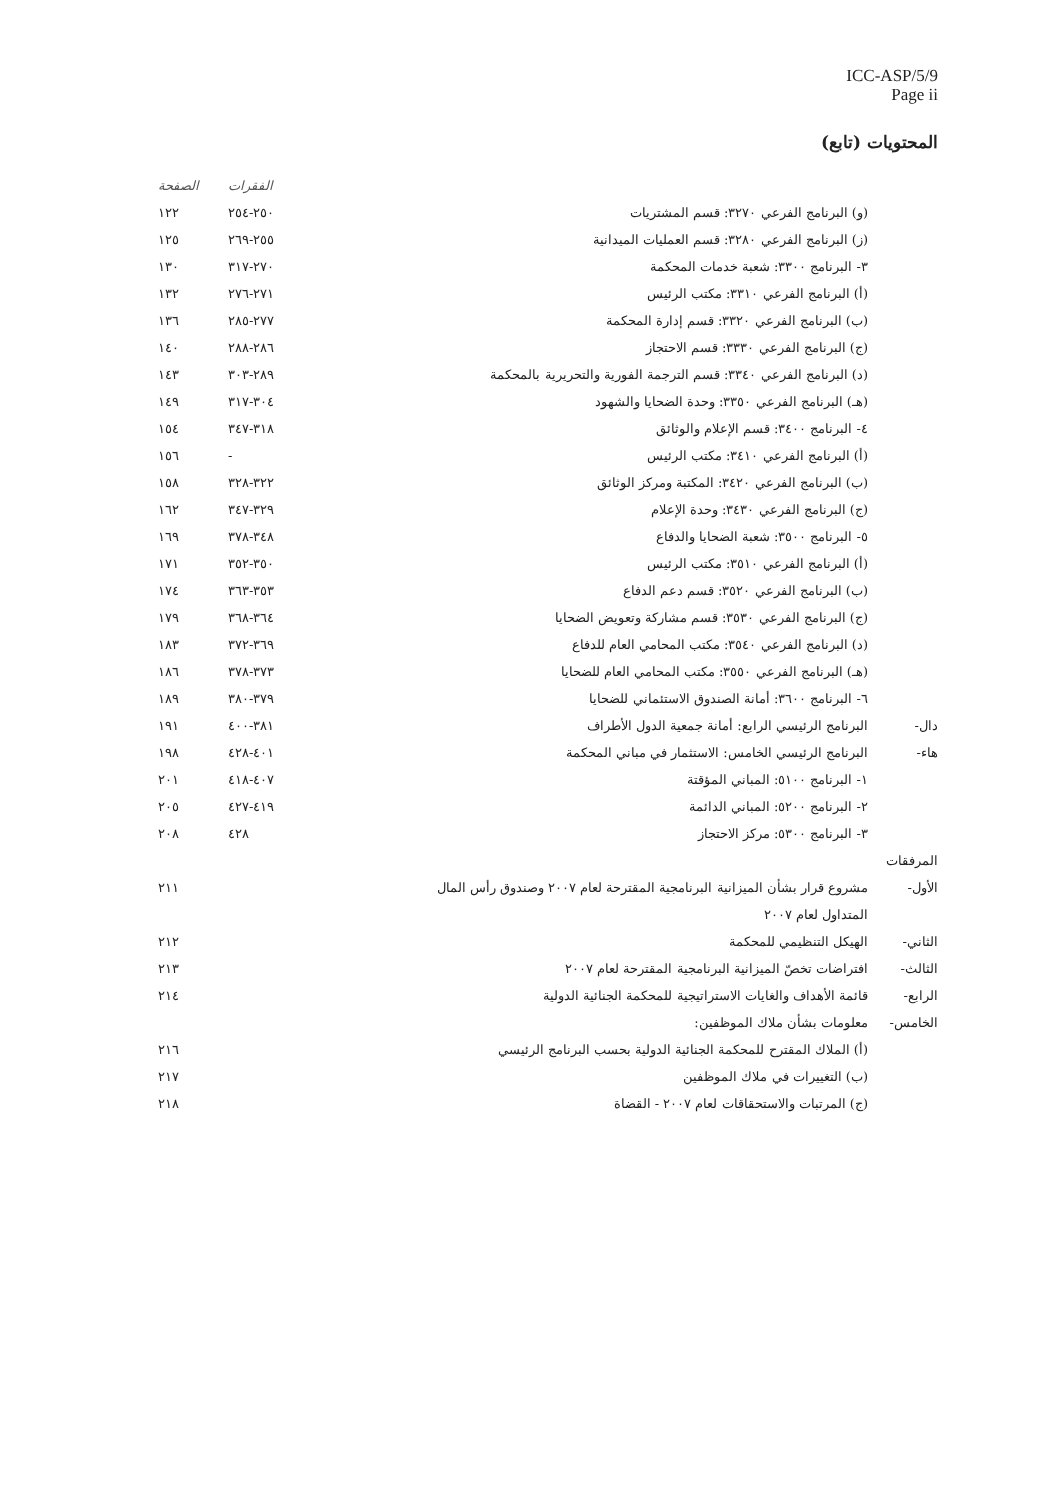ICC-ASP/5/9
Page ii
المحتويات (تابع)
| | | الفقرات | الصفحة |
| --- | --- | --- | --- |
| | (و) البرنامج الفرعي ٣٢٧٠: قسم المشتريات | ٢٥٠-٢٥٤ | ١٢٢ |
| | (ز) البرنامج الفرعي ٣٢٨٠: قسم العمليات الميدانية | ٢٥٥-٢٦٩ | ١٢٥ |
| | ٣- البرنامج ٣٣٠٠: شعبة خدمات المحكمة | ٢٧٠-٣١٧ | ١٣٠ |
| | (أ) البرنامج الفرعي ٣٣١٠: مكتب الرئيس | ٢٧١-٢٧٦ | ١٣٢ |
| | (ب) البرنامج الفرعي ٣٣٢٠: قسم إدارة المحكمة | ٢٧٧-٢٨٥ | ١٣٦ |
| | (ج) البرنامج الفرعي ٣٣٣٠: قسم الاحتجاز | ٢٨٦-٢٨٨ | ١٤٠ |
| | (د) البرنامج الفرعي ٣٣٤٠: قسم الترجمة الفورية والتحريرية بالمحكمة | ٢٨٩-٣٠٣ | ١٤٣ |
| | (هـ) البرنامج الفرعي ٣٣٥٠: وحدة الضحايا والشهود | ٣٠٤-٣١٧ | ١٤٩ |
| | ٤- البرنامج ٣٤٠٠: قسم الإعلام والوثائق | ٣١٨-٣٤٧ | ١٥٤ |
| | (أ) البرنامج الفرعي ٣٤١٠: مكتب الرئيس | - | ١٥٦ |
| | (ب) البرنامج الفرعي ٣٤٢٠: المكتبة ومركز الوثائق | ٣٢٢-٣٢٨ | ١٥٨ |
| | (ج) البرنامج الفرعي ٣٤٣٠: وحدة الإعلام | ٣٢٩-٣٤٧ | ١٦٢ |
| | ٥- البرنامج ٣٥٠٠: شعبة الضحايا والدفاع | ٣٤٨-٣٧٨ | ١٦٩ |
| | (أ) البرنامج الفرعي ٣٥١٠: مكتب الرئيس | ٣٥٠-٣٥٢ | ١٧١ |
| | (ب) البرنامج الفرعي ٣٥٢٠: قسم دعم الدفاع | ٣٥٣-٣٦٣ | ١٧٤ |
| | (ج) البرنامج الفرعي ٣٥٣٠: قسم مشاركة وتعويض الضحايا | ٣٦٤-٣٦٨ | ١٧٩ |
| | (د) البرنامج الفرعي ٣٥٤٠: مكتب المحامي العام للدفاع | ٣٦٩-٣٧٢ | ١٨٣ |
| | (هـ) البرنامج الفرعي ٣٥٥٠: مكتب المحامي العام للضحايا | ٣٧٣-٣٧٨ | ١٨٦ |
| | ٦- البرنامج ٣٦٠٠: أمانة الصندوق الاستئماني للضحايا | ٣٧٩-٣٨٠ | ١٨٩ |
| دال- | البرنامج الرئيسي الرابع: أمانة جمعية الدول الأطراف | ٣٨١-٤٠٠ | ١٩١ |
| هاء- | البرنامج الرئيسي الخامس: الاستثمار في مباني المحكمة | ٤٠١-٤٢٨ | ١٩٨ |
| | ١- البرنامج ٥١٠٠: المباني المؤقتة | ٤٠٧-٤١٨ | ٢٠١ |
| | ٢- البرنامج ٥٢٠٠: المباني الدائمة | ٤١٩-٤٢٧ | ٢٠٥ |
| | ٣- البرنامج ٥٣٠٠: مركز الاحتجاز | ٤٢٨ | ٢٠٨ |
| المرفقات | | | |
| الأول- | مشروع قرار بشأن الميزانية البرنامجية المقترحة لعام ٢٠٠٧ وصندوق رأس المال | | ٢١١ |
| | المتداول لعام ٢٠٠٧ | | |
| الثاني- | الهيكل التنظيمي للمحكمة | | ٢١٢ |
| الثالث- | افتراضات تخصّ الميزانية البرنامجية المقترحة لعام ٢٠٠٧ | | ٢١٣ |
| الرابع- | قائمة الأهداف والغايات الاستراتيجية للمحكمة الجنائية الدولية | | ٢١٤ |
| الخامس- | معلومات بشأن ملاك الموظفين: | | |
| | (أ) الملاك المقترح للمحكمة الجنائية الدولية بحسب البرنامج الرئيسي | | ٢١٦ |
| | (ب) التغييرات في ملاك الموظفين | | ٢١٧ |
| | (ج) المرتبات والاستحقاقات لعام ٢٠٠٧ - القضاة | | ٢١٨ |